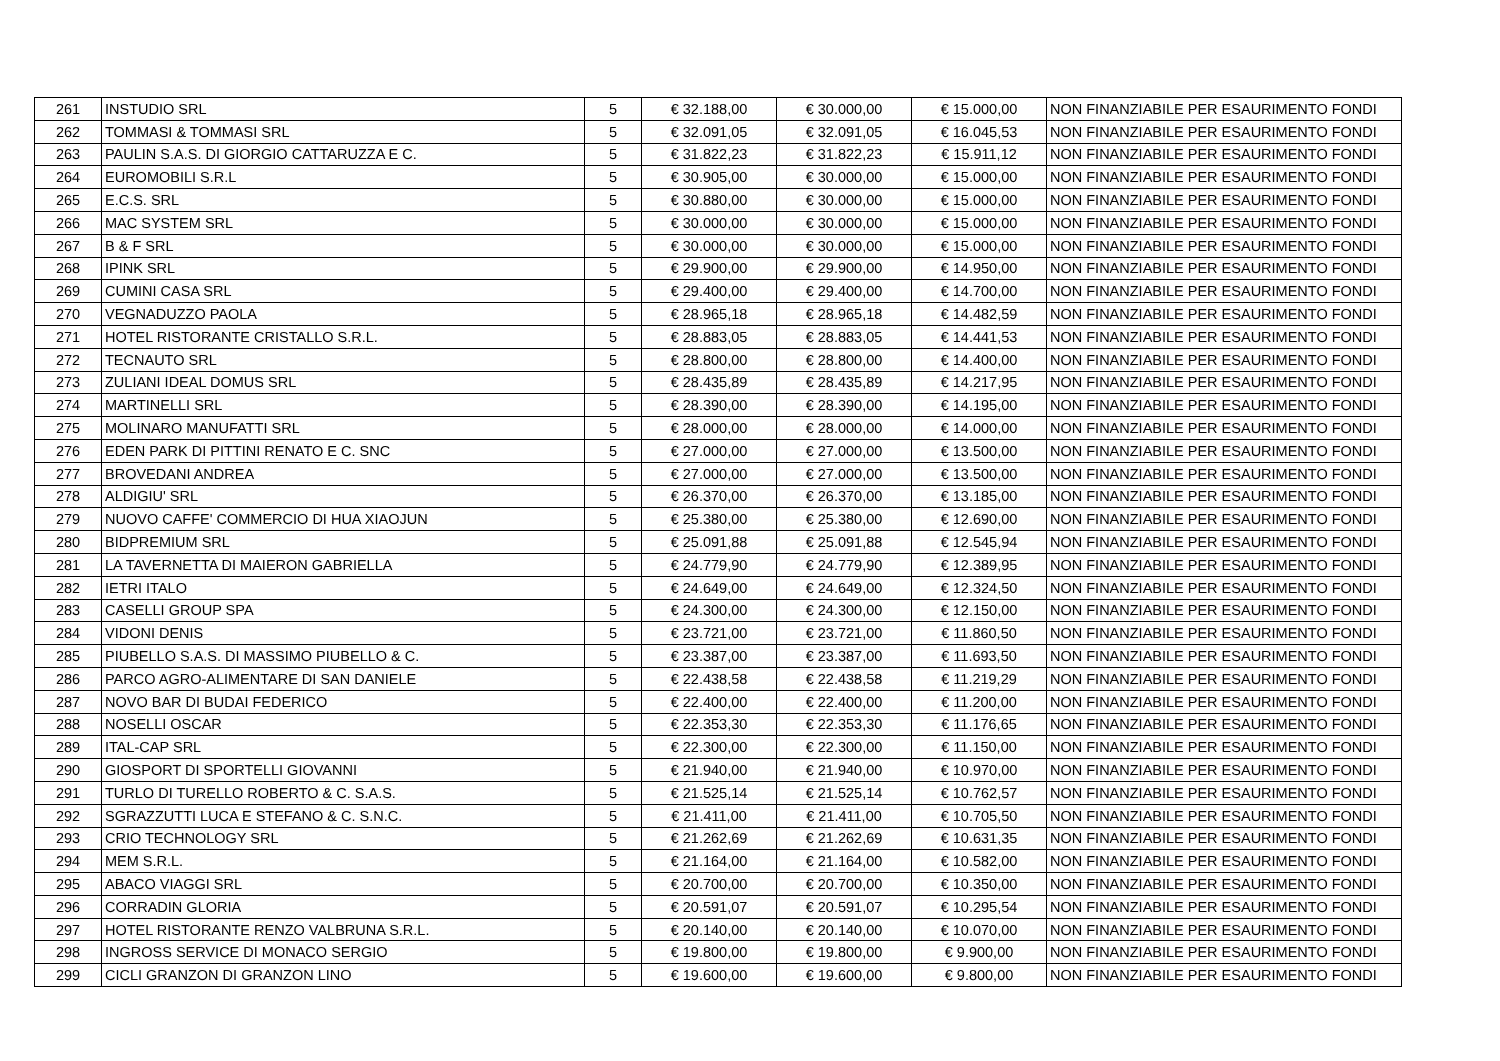| 261 | INSTUDIO SRL | 5 | € 32.188,00 | € 30.000,00 | € 15.000,00 | NON FINANZIABILE PER ESAURIMENTO FONDI |
| 262 | TOMMASI & TOMMASI SRL | 5 | € 32.091,05 | € 32.091,05 | € 16.045,53 | NON FINANZIABILE PER ESAURIMENTO FONDI |
| 263 | PAULIN S.A.S. DI GIORGIO CATTARUZZA E C. | 5 | € 31.822,23 | € 31.822,23 | € 15.911,12 | NON FINANZIABILE PER ESAURIMENTO FONDI |
| 264 | EUROMOBILI S.R.L | 5 | € 30.905,00 | € 30.000,00 | € 15.000,00 | NON FINANZIABILE PER ESAURIMENTO FONDI |
| 265 | E.C.S. SRL | 5 | € 30.880,00 | € 30.000,00 | € 15.000,00 | NON FINANZIABILE PER ESAURIMENTO FONDI |
| 266 | MAC SYSTEM SRL | 5 | € 30.000,00 | € 30.000,00 | € 15.000,00 | NON FINANZIABILE PER ESAURIMENTO FONDI |
| 267 | B & F SRL | 5 | € 30.000,00 | € 30.000,00 | € 15.000,00 | NON FINANZIABILE PER ESAURIMENTO FONDI |
| 268 | IPINK SRL | 5 | € 29.900,00 | € 29.900,00 | € 14.950,00 | NON FINANZIABILE PER ESAURIMENTO FONDI |
| 269 | CUMINI CASA SRL | 5 | € 29.400,00 | € 29.400,00 | € 14.700,00 | NON FINANZIABILE PER ESAURIMENTO FONDI |
| 270 | VEGNADUZZO PAOLA | 5 | € 28.965,18 | € 28.965,18 | € 14.482,59 | NON FINANZIABILE PER ESAURIMENTO FONDI |
| 271 | HOTEL RISTORANTE CRISTALLO S.R.L. | 5 | € 28.883,05 | € 28.883,05 | € 14.441,53 | NON FINANZIABILE PER ESAURIMENTO FONDI |
| 272 | TECNAUTO SRL | 5 | € 28.800,00 | € 28.800,00 | € 14.400,00 | NON FINANZIABILE PER ESAURIMENTO FONDI |
| 273 | ZULIANI IDEAL DOMUS SRL | 5 | € 28.435,89 | € 28.435,89 | € 14.217,95 | NON FINANZIABILE PER ESAURIMENTO FONDI |
| 274 | MARTINELLI SRL | 5 | € 28.390,00 | € 28.390,00 | € 14.195,00 | NON FINANZIABILE PER ESAURIMENTO FONDI |
| 275 | MOLINARO MANUFATTI SRL | 5 | € 28.000,00 | € 28.000,00 | € 14.000,00 | NON FINANZIABILE PER ESAURIMENTO FONDI |
| 276 | EDEN PARK DI PITTINI RENATO E C. SNC | 5 | € 27.000,00 | € 27.000,00 | € 13.500,00 | NON FINANZIABILE PER ESAURIMENTO FONDI |
| 277 | BROVEDANI ANDREA | 5 | € 27.000,00 | € 27.000,00 | € 13.500,00 | NON FINANZIABILE PER ESAURIMENTO FONDI |
| 278 | ALDIGIU' SRL | 5 | € 26.370,00 | € 26.370,00 | € 13.185,00 | NON FINANZIABILE PER ESAURIMENTO FONDI |
| 279 | NUOVO CAFFE' COMMERCIO DI HUA XIAOJUN | 5 | € 25.380,00 | € 25.380,00 | € 12.690,00 | NON FINANZIABILE PER ESAURIMENTO FONDI |
| 280 | BIDPREMIUM SRL | 5 | € 25.091,88 | € 25.091,88 | € 12.545,94 | NON FINANZIABILE PER ESAURIMENTO FONDI |
| 281 | LA TAVERNETTA DI MAIERON GABRIELLA | 5 | € 24.779,90 | € 24.779,90 | € 12.389,95 | NON FINANZIABILE PER ESAURIMENTO FONDI |
| 282 | IETRI ITALO | 5 | € 24.649,00 | € 24.649,00 | € 12.324,50 | NON FINANZIABILE PER ESAURIMENTO FONDI |
| 283 | CASELLI GROUP SPA | 5 | € 24.300,00 | € 24.300,00 | € 12.150,00 | NON FINANZIABILE PER ESAURIMENTO FONDI |
| 284 | VIDONI DENIS | 5 | € 23.721,00 | € 23.721,00 | € 11.860,50 | NON FINANZIABILE PER ESAURIMENTO FONDI |
| 285 | PIUBELLO S.A.S. DI MASSIMO PIUBELLO & C. | 5 | € 23.387,00 | € 23.387,00 | € 11.693,50 | NON FINANZIABILE PER ESAURIMENTO FONDI |
| 286 | PARCO AGRO-ALIMENTARE DI SAN DANIELE | 5 | € 22.438,58 | € 22.438,58 | € 11.219,29 | NON FINANZIABILE PER ESAURIMENTO FONDI |
| 287 | NOVO BAR DI BUDAI FEDERICO | 5 | € 22.400,00 | € 22.400,00 | € 11.200,00 | NON FINANZIABILE PER ESAURIMENTO FONDI |
| 288 | NOSELLI OSCAR | 5 | € 22.353,30 | € 22.353,30 | € 11.176,65 | NON FINANZIABILE PER ESAURIMENTO FONDI |
| 289 | ITAL-CAP SRL | 5 | € 22.300,00 | € 22.300,00 | € 11.150,00 | NON FINANZIABILE PER ESAURIMENTO FONDI |
| 290 | GIOSPORT DI SPORTELLI GIOVANNI | 5 | € 21.940,00 | € 21.940,00 | € 10.970,00 | NON FINANZIABILE PER ESAURIMENTO FONDI |
| 291 | TURLO DI TURELLO ROBERTO & C. S.A.S. | 5 | € 21.525,14 | € 21.525,14 | € 10.762,57 | NON FINANZIABILE PER ESAURIMENTO FONDI |
| 292 | SGRAZZUTTI LUCA E STEFANO & C. S.N.C. | 5 | € 21.411,00 | € 21.411,00 | € 10.705,50 | NON FINANZIABILE PER ESAURIMENTO FONDI |
| 293 | CRIO TECHNOLOGY SRL | 5 | € 21.262,69 | € 21.262,69 | € 10.631,35 | NON FINANZIABILE PER ESAURIMENTO FONDI |
| 294 | MEM S.R.L. | 5 | € 21.164,00 | € 21.164,00 | € 10.582,00 | NON FINANZIABILE PER ESAURIMENTO FONDI |
| 295 | ABACO VIAGGI SRL | 5 | € 20.700,00 | € 20.700,00 | € 10.350,00 | NON FINANZIABILE PER ESAURIMENTO FONDI |
| 296 | CORRADIN GLORIA | 5 | € 20.591,07 | € 20.591,07 | € 10.295,54 | NON FINANZIABILE PER ESAURIMENTO FONDI |
| 297 | HOTEL RISTORANTE RENZO VALBRUNA S.R.L. | 5 | € 20.140,00 | € 20.140,00 | € 10.070,00 | NON FINANZIABILE PER ESAURIMENTO FONDI |
| 298 | INGROSS SERVICE DI MONACO SERGIO | 5 | € 19.800,00 | € 19.800,00 | € 9.900,00 | NON FINANZIABILE PER ESAURIMENTO FONDI |
| 299 | CICLI GRANZON DI GRANZON LINO | 5 | € 19.600,00 | € 19.600,00 | € 9.800,00 | NON FINANZIABILE PER ESAURIMENTO FONDI |